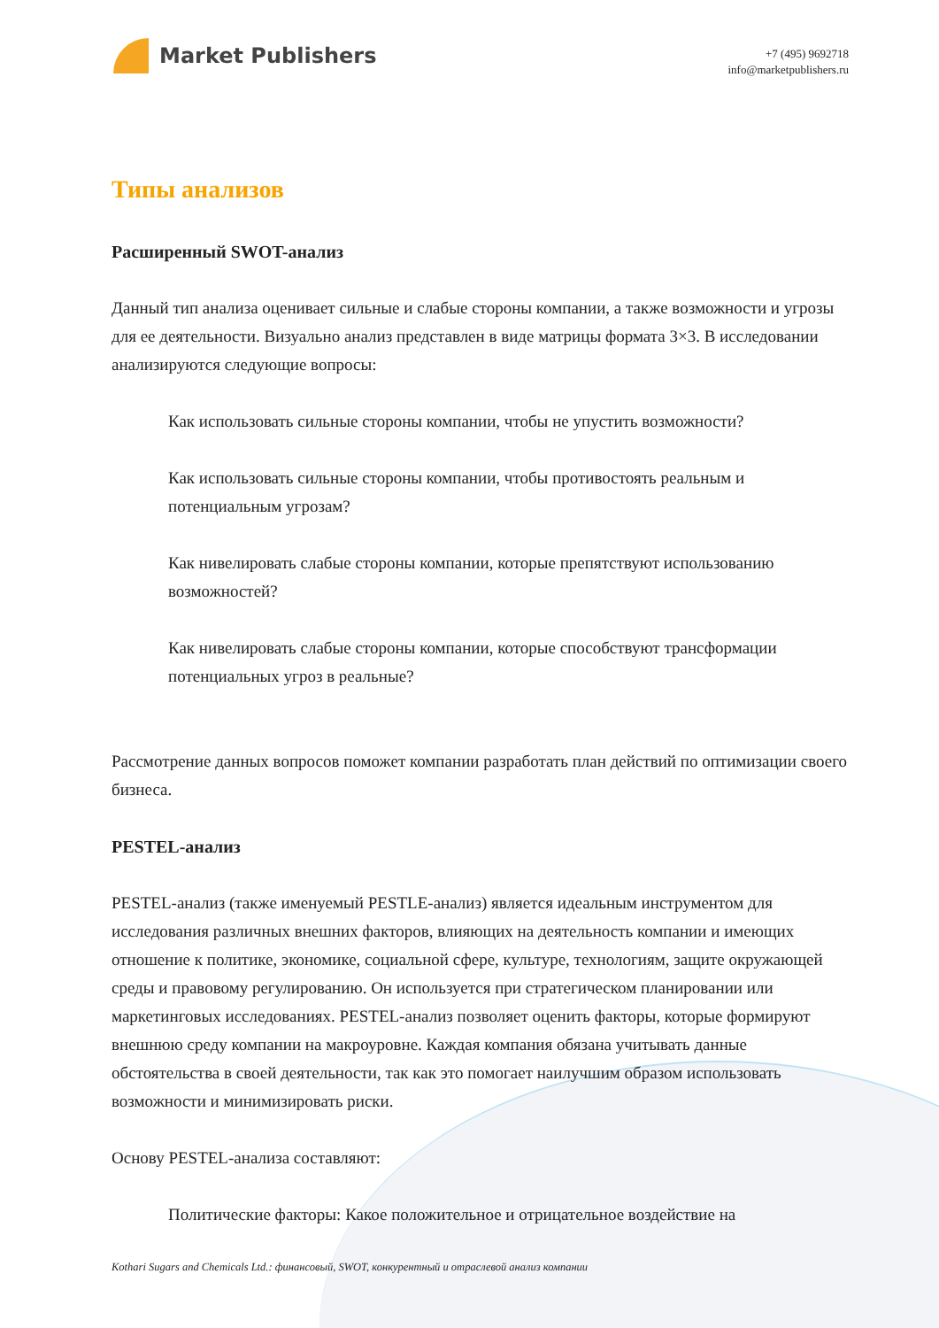Market Publishers
+7 (495) 9692718
info@marketpublishers.ru
Типы анализов
Расширенный SWOT-анализ
Данный тип анализа оценивает сильные и слабые стороны компании, а также возможности и угрозы для ее деятельности. Визуально анализ представлен в виде матрицы формата 3×3. В исследовании анализируются следующие вопросы:
Как использовать сильные стороны компании, чтобы не упустить возможности?
Как использовать сильные стороны компании, чтобы противостоять реальным и потенциальным угрозам?
Как нивелировать слабые стороны компании, которые препятствуют использованию возможностей?
Как нивелировать слабые стороны компании, которые способствуют трансформации потенциальных угроз в реальные?
Рассмотрение данных вопросов поможет компании разработать план действий по оптимизации своего бизнеса.
PESTEL-анализ
PESTEL-анализ (также именуемый PESTLE-анализ) является идеальным инструментом для исследования различных внешних факторов, влияющих на деятельность компании и имеющих отношение к политике, экономике, социальной сфере, культуре, технологиям, защите окружающей среды и правовому регулированию. Он используется при стратегическом планировании или маркетинговых исследованиях. PESTEL-анализ позволяет оценить факторы, которые формируют внешнюю среду компании на макроуровне. Каждая компания обязана учитывать данные обстоятельства в своей деятельности, так как это помогает наилучшим образом использовать возможности и минимизировать риски.
Основу PESTEL-анализа составляют:
Политические факторы: Какое положительное и отрицательное воздействие на
Kothari Sugars and Chemicals Ltd.: финансовый, SWOT, конкурентный и отраслевой анализ компании